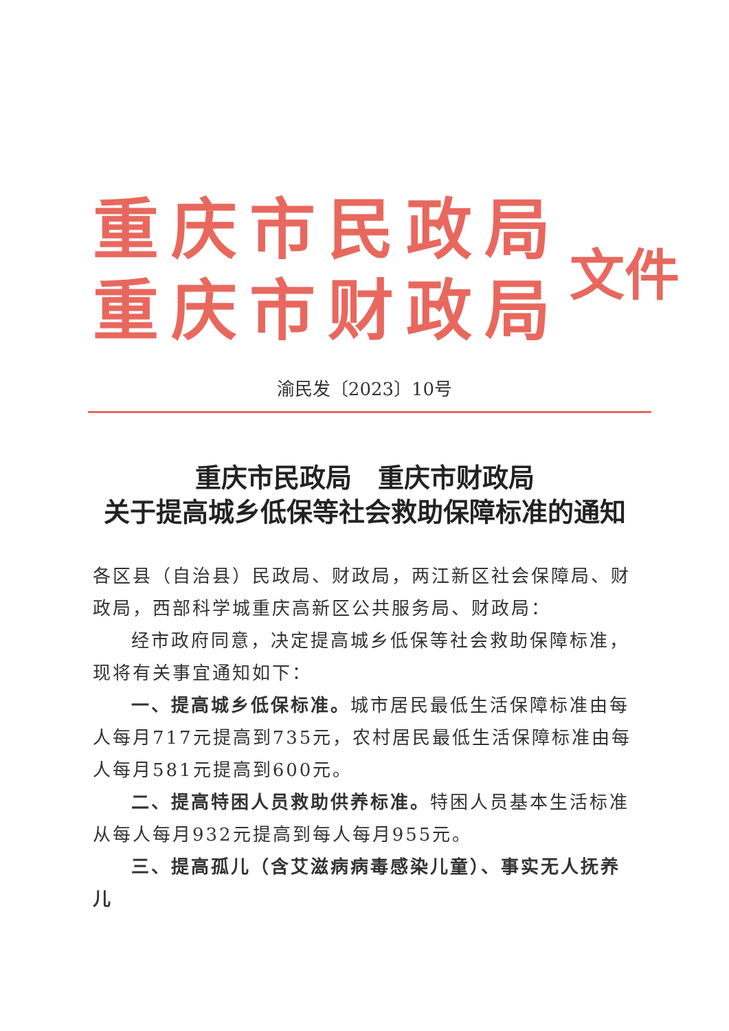重庆市民政局
重庆市财政局
文件
渝民发〔2023〕10号
重庆市民政局　重庆市财政局
关于提高城乡低保等社会救助保障标准的通知
各区县（自治县）民政局、财政局，两江新区社会保障局、财政局，西部科学城重庆高新区公共服务局、财政局：
经市政府同意，决定提高城乡低保等社会救助保障标准，现将有关事宜通知如下：
一、提高城乡低保标准。城市居民最低生活保障标准由每人每月717元提高到735元，农村居民最低生活保障标准由每人每月581元提高到600元。
二、提高特困人员救助供养标准。特困人员基本生活标准从每人每月932元提高到每人每月955元。
三、提高孤儿（含艾滋病病毒感染儿童）、事实无人抚养儿